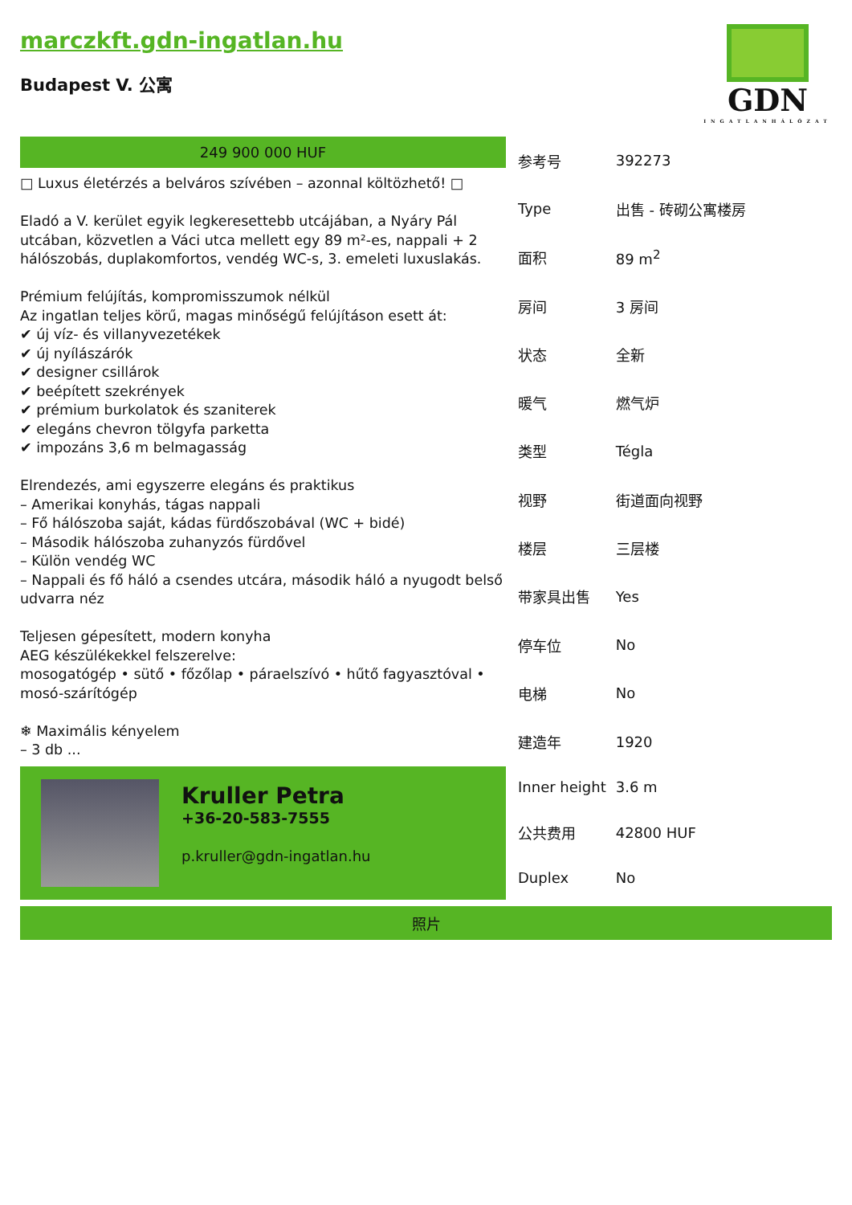marczkft.gdn-ingatlan.hu
Budapest V. 公寓
GDN
INGATLANHÁLÓZAT
249 900 000 HUF
□ Luxus életérzés a belváros szívében – azonnal költözhető! □
Eladó a V. kerület egyik legkeresettebb utcájában, a Nyáry Pál utcában, közvetlen a Váci utca mellett egy 89 m²-es, nappali + 2 hálószobás, duplakomfortos, vendég WC-s, 3. emeleti luxuslakás.
Prémium felújítás, kompromisszumok nélkül
Az ingatlan teljes körű, magas minőségű felújításon esett át:
✔ új víz- és villanyvezetékek
✔ új nyílászárók
✔ designer csillárok
✔ beépített szekrények
✔ prémium burkolatok és szaniterek
✔ elegáns chevron tölgyfa parketta
✔ impozáns 3,6 m belmagasság
Elrendezés, ami egyszerre elegáns és praktikus
– Amerikai konyhás, tágas nappali
– Fő hálószoba saját, kádas fürdőszobával (WC + bidé)
– Második hálószoba zuhanyzós fürdővel
– Külön vendég WC
– Nappali és fő háló a csendes utcára, második háló a nyugodt belső udvarra néz
Teljesen gépesített, modern konyha
AEG készülékekkel felszerelve:
mosogatógép • sütő • főzőlap • páraelszívó • hűtő fagyasztóval • mosó-szárítógép
❄ Maximális kényelem
– 3 db ...
Kruller Petra
+36-20-583-7555
p.kruller@gdn-ingatlan.hu
| 参考号 | 392273 |
| Type | 出售 - 砖砌公寓楼房 |
| 面积 | 89 m<sup>2</sup> |
| 房间 | 3 房间 |
| 状态 | 全新 |
| 暖气 | 燃气炉 |
| 类型 | Tégla |
| 视野 | 街道面向视野 |
| 楼层 | 三层楼 |
| 带家具出售 | Yes |
| 停车位 | No |
| 电梯 | No |
| 建造年 | 1920 |
| Inner height | 3.6 m |
| 公共费用 | 42800 HUF |
| Duplex | No |
照片